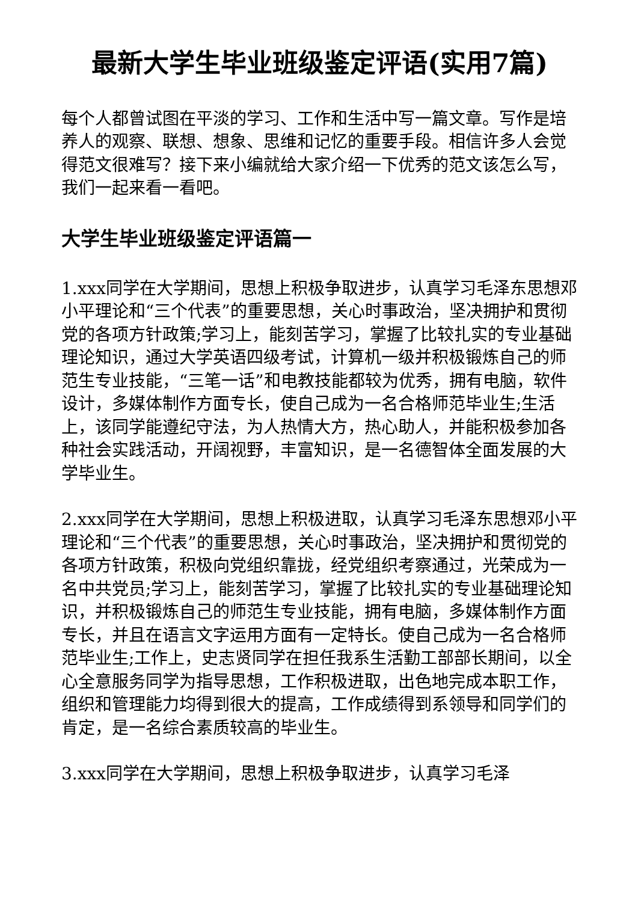最新大学生毕业班级鉴定评语(实用7篇)
每个人都曾试图在平淡的学习、工作和生活中写一篇文章。写作是培养人的观察、联想、想象、思维和记忆的重要手段。相信许多人会觉得范文很难写？接下来小编就给大家介绍一下优秀的范文该怎么写，我们一起来看一看吧。
大学生毕业班级鉴定评语篇一
1.xxx同学在大学期间，思想上积极争取进步，认真学习毛泽东思想邓小平理论和“三个代表”的重要思想，关心时事政治，坚决拥护和贯彻党的各项方针政策;学习上，能刻苦学习，掌握了比较扎实的专业基础理论知识，通过大学英语四级考试，计算机一级并积极锻炼自己的师范生专业技能，“三笔一话”和电教技能都较为优秀，拥有电脑，软件设计，多媒体制作方面专长，使自己成为一名合格师范毕业生;生活上，该同学能遵纪守法，为人热情大方，热心助人，并能积极参加各种社会实践活动，开阔视野，丰富知识，是一名德智体全面发展的大学毕业生。
2.xxx同学在大学期间，思想上积极进取，认真学习毛泽东思想邓小平理论和“三个代表”的重要思想，关心时事政治，坚决拥护和贯彻党的各项方针政策，积极向党组织靠拢，经党组织考察通过，光荣成为一名中共党员;学习上，能刻苦学习，掌握了比较扎实的专业基础理论知识，并积极锻炼自己的师范生专业技能，拥有电脑，多媒体制作方面专长，并且在语言文字运用方面有一定特长。使自己成为一名合格师范毕业生;工作上，史志贤同学在担任我系生活勤工部部长期间，以全心全意服务同学为指导思想，工作积极进取，出色地完成本职工作，组织和管理能力均得到很大的提高，工作成绩得到系领导和同学们的肯定，是一名综合素质较高的毕业生。
3.xxx同学在大学期间，思想上积极争取进步，认真学习毛泽